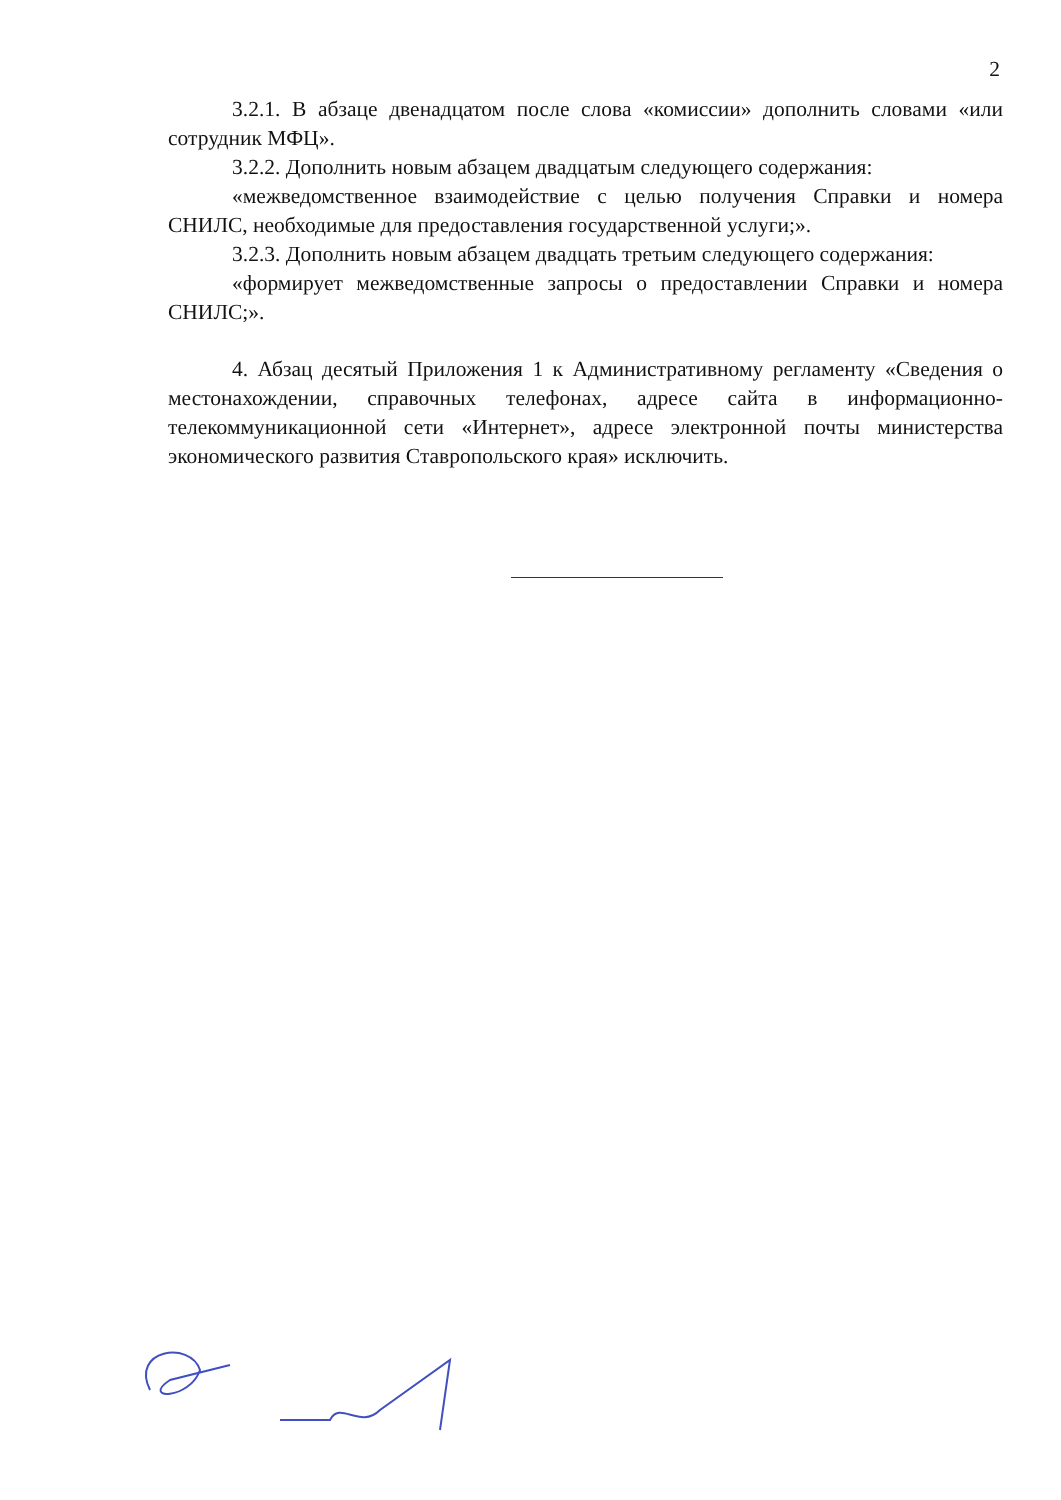2
3.2.1. В абзаце двенадцатом после слова «комиссии» дополнить словами «или сотрудник МФЦ».
3.2.2. Дополнить новым абзацем двадцатым следующего содержания:
«межведомственное взаимодействие с целью получения Справки и номера СНИЛС, необходимые для предоставления государственной услуги;».
3.2.3. Дополнить новым абзацем двадцать третьим следующего содержания:
«формирует межведомственные запросы о предоставлении Справки и номера СНИЛС;».
4. Абзац десятый Приложения 1 к Административному регламенту «Сведения о местонахождении, справочных телефонах, адресе сайта в информационно-телекоммуникационной сети «Интернет», адресе электронной почты министерства экономического развития Ставропольского края» исключить.